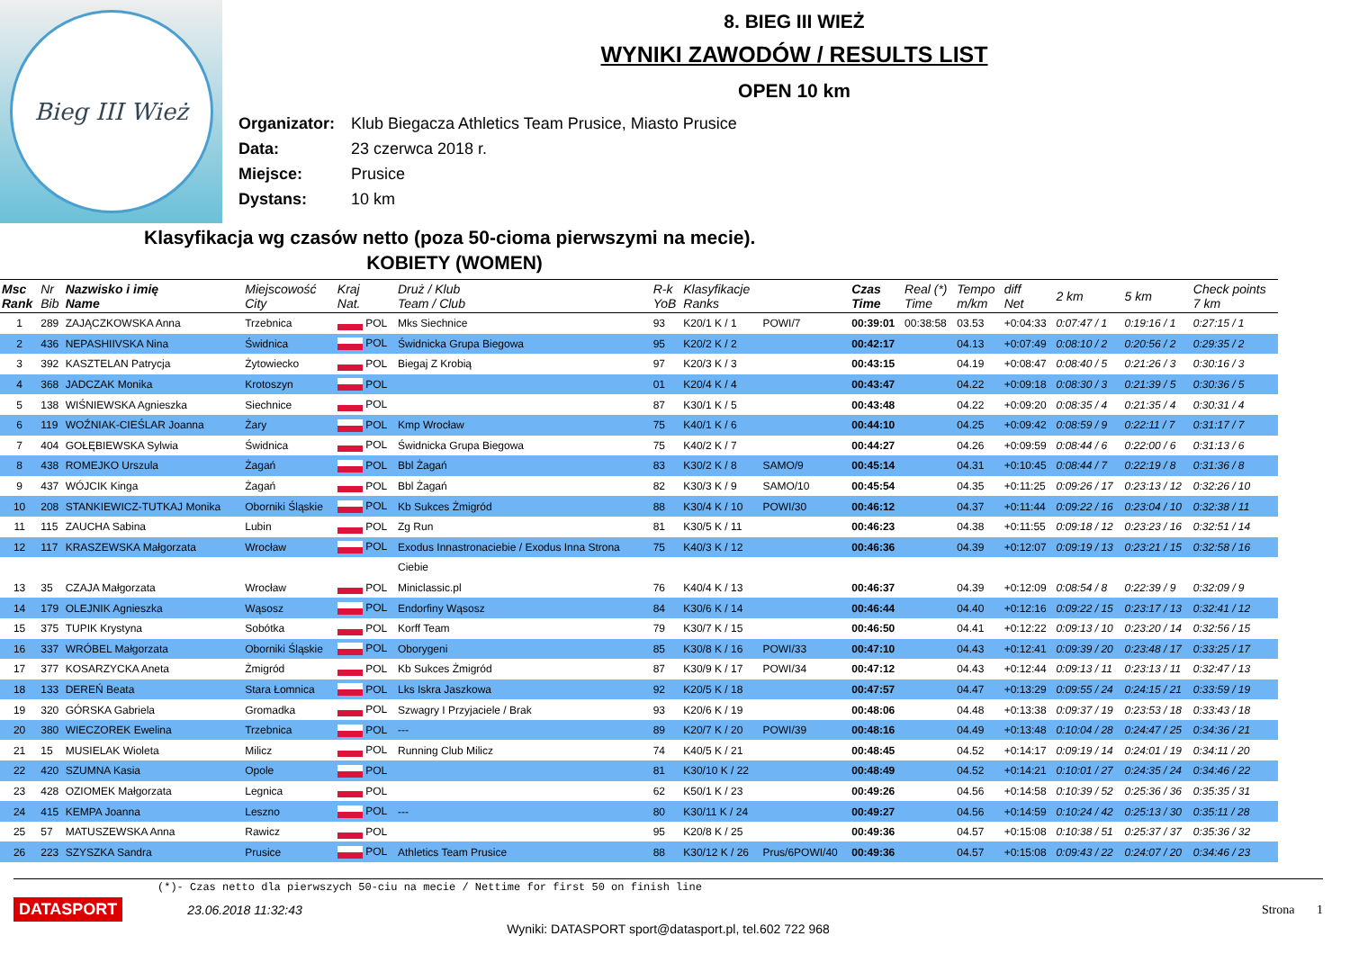Bieg III Wież
8. BIEG III WIEŻ
WYNIKI ZAWODÓW / RESULTS LIST
OPEN 10 km
Organizator: Klub Biegacza Athletics Team Prusice, Miasto Prusice
Data: 23 czerwca 2018 r.
Miejsce: Prusice
Dystans: 10 km
Klasyfikacja wg czasów netto (poza 50-cioma pierwszymi na mecie).
KOBIETY (WOMEN)
| Msc Rank | Nr Bib | Nazwisko i imię Name | Miejscowość City | Kraj Nat. | Druż / Klub Team / Club | R-k YoB | Klasyfikacje Ranks | | Czas Time | Real (*) Time | Tempo m/km | diff Net | 2 km | 5 km | Check points 7 km |
| --- | --- | --- | --- | --- | --- | --- | --- | --- | --- | --- | --- | --- | --- | --- | --- |
| 1 | 289 | ZAJĄCZKOWSKA Anna | Trzebnica | POL | Mks Siechnice | 93 | K20/1 K / 1 | POWI/7 | 00:39:01 | 00:38:58 | 03.53 | +0:04:33 | 0:07:47 / 1 | 0:19:16 / 1 | 0:27:15 / 1 |
| 2 | 436 | NEPASHIIVSKA Nina | Świdnica | POL | Świdnicka Grupa Biegowa | 95 | K20/2 K / 2 | | 00:42:17 | | 04.13 | +0:07:49 | 0:08:10 / 2 | 0:20:56 / 2 | 0:29:35 / 2 |
| 3 | 392 | KASZTELAN Patrycja | Żytowiecko | POL | Biegaj Z Krobią | 97 | K20/3 K / 3 | | 00:43:15 | | 04.19 | +0:08:47 | 0:08:40 / 5 | 0:21:26 / 3 | 0:30:16 / 3 |
| 4 | 368 | JADCZAK Monika | Krotoszyn | POL | | 01 | K20/4 K / 4 | | 00:43:47 | | 04.22 | +0:09:18 | 0:08:30 / 3 | 0:21:39 / 5 | 0:30:36 / 5 |
| 5 | 138 | WIŚNIEWSKA Agnieszka | Siechnice | POL | | 87 | K30/1 K / 5 | | 00:43:48 | | 04.22 | +0:09:20 | 0:08:35 / 4 | 0:21:35 / 4 | 0:30:31 / 4 |
| 6 | 119 | WOŹNIAK-CIEŚLAR Joanna | Żary | POL | Kmp Wrocław | 75 | K40/1 K / 6 | | 00:44:10 | | 04.25 | +0:09:42 | 0:08:59 / 9 | 0:22:11 / 7 | 0:31:17 / 7 |
| 7 | 404 | GOŁĘBIEWSKA Sylwia | Świdnica | POL | Świdnicka Grupa Biegowa | 75 | K40/2 K / 7 | | 00:44:27 | | 04.26 | +0:09:59 | 0:08:44 / 6 | 0:22:00 / 6 | 0:31:13 / 6 |
| 8 | 438 | ROMEJKO Urszula | Żagań | POL | Bbl Żagań | 83 | K30/2 K / 8 | SAMO/9 | 00:45:14 | | 04.31 | +0:10:45 | 0:08:44 / 7 | 0:22:19 / 8 | 0:31:36 / 8 |
| 9 | 437 | WÓJCIK Kinga | Żagań | POL | Bbl Żagań | 82 | K30/3 K / 9 | SAMO/10 | 00:45:54 | | 04.35 | +0:11:25 | 0:09:26 / 17 | 0:23:13 / 12 | 0:32:26 / 10 |
| 10 | 208 | STANKIEWICZ-TUTKAJ Monika | Oborniki Śląskie | POL | Kb Sukces Żmigród | 88 | K30/4 K / 10 | POWI/30 | 00:46:12 | | 04.37 | +0:11:44 | 0:09:22 / 16 | 0:23:04 / 10 | 0:32:38 / 11 |
| 11 | 115 | ZAUCHA Sabina | Lubin | POL | Zg Run | 81 | K30/5 K / 11 | | 00:46:23 | | 04.38 | +0:11:55 | 0:09:18 / 12 | 0:23:23 / 16 | 0:32:51 / 14 |
| 12 | 117 | KRASZEWSKA Małgorzata | Wrocław | POL | Exodus Innastronaciebie / Exodus Inna Strona | 75 | K40/3 K / 12 | | 00:46:36 | | 04.39 | +0:12:07 | 0:09:19 / 13 | 0:23:21 / 15 | 0:32:58 / 16 |
| | | | | | Ciebie | | | | | | | | | | |
| 13 | 35 | CZAJA Małgorzata | Wrocław | POL | Miniclassic.pl | 76 | K40/4 K / 13 | | 00:46:37 | | 04.39 | +0:12:09 | 0:08:54 / 8 | 0:22:39 / 9 | 0:32:09 / 9 |
| 14 | 179 | OLEJNIK Agnieszka | Wąsosz | POL | Endorfiny Wąsosz | 84 | K30/6 K / 14 | | 00:46:44 | | 04.40 | +0:12:16 | 0:09:22 / 15 | 0:23:17 / 13 | 0:32:41 / 12 |
| 15 | 375 | TUPIK Krystyna | Sobótka | POL | Korff Team | 79 | K30/7 K / 15 | | 00:46:50 | | 04.41 | +0:12:22 | 0:09:13 / 10 | 0:23:20 / 14 | 0:32:56 / 15 |
| 16 | 337 | WRÓBEL Małgorzata | Oborniki Śląskie | POL | Oborygeni | 85 | K30/8 K / 16 | POWI/33 | 00:47:10 | | 04.43 | +0:12:41 | 0:09:39 / 20 | 0:23:48 / 17 | 0:33:25 / 17 |
| 17 | 377 | KOSARZYCKA Aneta | Żmigród | POL | Kb Sukces Żmigród | 87 | K30/9 K / 17 | POWI/34 | 00:47:12 | | 04.43 | +0:12:44 | 0:09:13 / 11 | 0:23:13 / 11 | 0:32:47 / 13 |
| 18 | 133 | DEREŃ Beata | Stara Łomnica | POL | Lks Iskra Jaszkowa | 92 | K20/5 K / 18 | | 00:47:57 | | 04.47 | +0:13:29 | 0:09:55 / 24 | 0:24:15 / 21 | 0:33:59 / 19 |
| 19 | 320 | GÓRSKA Gabriela | Gromadka | POL | Szwagry I Przyjaciele / Brak | 93 | K20/6 K / 19 | | 00:48:06 | | 04.48 | +0:13:38 | 0:09:37 / 19 | 0:23:53 / 18 | 0:33:43 / 18 |
| 20 | 380 | WIECZOREK Ewelina | Trzebnica | POL | --- | 89 | K20/7 K / 20 | POWI/39 | 00:48:16 | | 04.49 | +0:13:48 | 0:10:04 / 28 | 0:24:47 / 25 | 0:34:36 / 21 |
| 21 | 15 | MUSIELAK Wioleta | Milicz | POL | Running Club Milicz | 74 | K40/5 K / 21 | | 00:48:45 | | 04.52 | +0:14:17 | 0:09:19 / 14 | 0:24:01 / 19 | 0:34:11 / 20 |
| 22 | 420 | SZUMNA Kasia | Opole | POL | | 81 | K30/10 K / 22 | | 00:48:49 | | 04.52 | +0:14:21 | 0:10:01 / 27 | 0:24:35 / 24 | 0:34:46 / 22 |
| 23 | 428 | OZIOMEK Małgorzata | Legnica | POL | | 62 | K50/1 K / 23 | | 00:49:26 | | 04.56 | +0:14:58 | 0:10:39 / 52 | 0:25:36 / 36 | 0:35:35 / 31 |
| 24 | 415 | KEMPA Joanna | Leszno | POL | --- | 80 | K30/11 K / 24 | | 00:49:27 | | 04.56 | +0:14:59 | 0:10:24 / 42 | 0:25:13 / 30 | 0:35:11 / 28 |
| 25 | 57 | MATUSZEWSKA Anna | Rawicz | POL | | 95 | K20/8 K / 25 | | 00:49:36 | | 04.57 | +0:15:08 | 0:10:38 / 51 | 0:25:37 / 37 | 0:35:36 / 32 |
| 26 | 223 | SZYSZKA Sandra | Prusice | POL | Athletics Team Prusice | 88 | K30/12 K / 26 | Prus/6POWI/40 | 00:49:36 | | 04.57 | +0:15:08 | 0:09:43 / 22 | 0:24:07 / 20 | 0:34:46 / 23 |
(*)- Czas netto dla pierwszych 50-ciu na mecie / Nettime for first 50 on finish line
DATASPORT 23.06.2018 11:32:43 Strona 1
Wyniki: DATASPORT sport@datasport.pl, tel.602 722 968